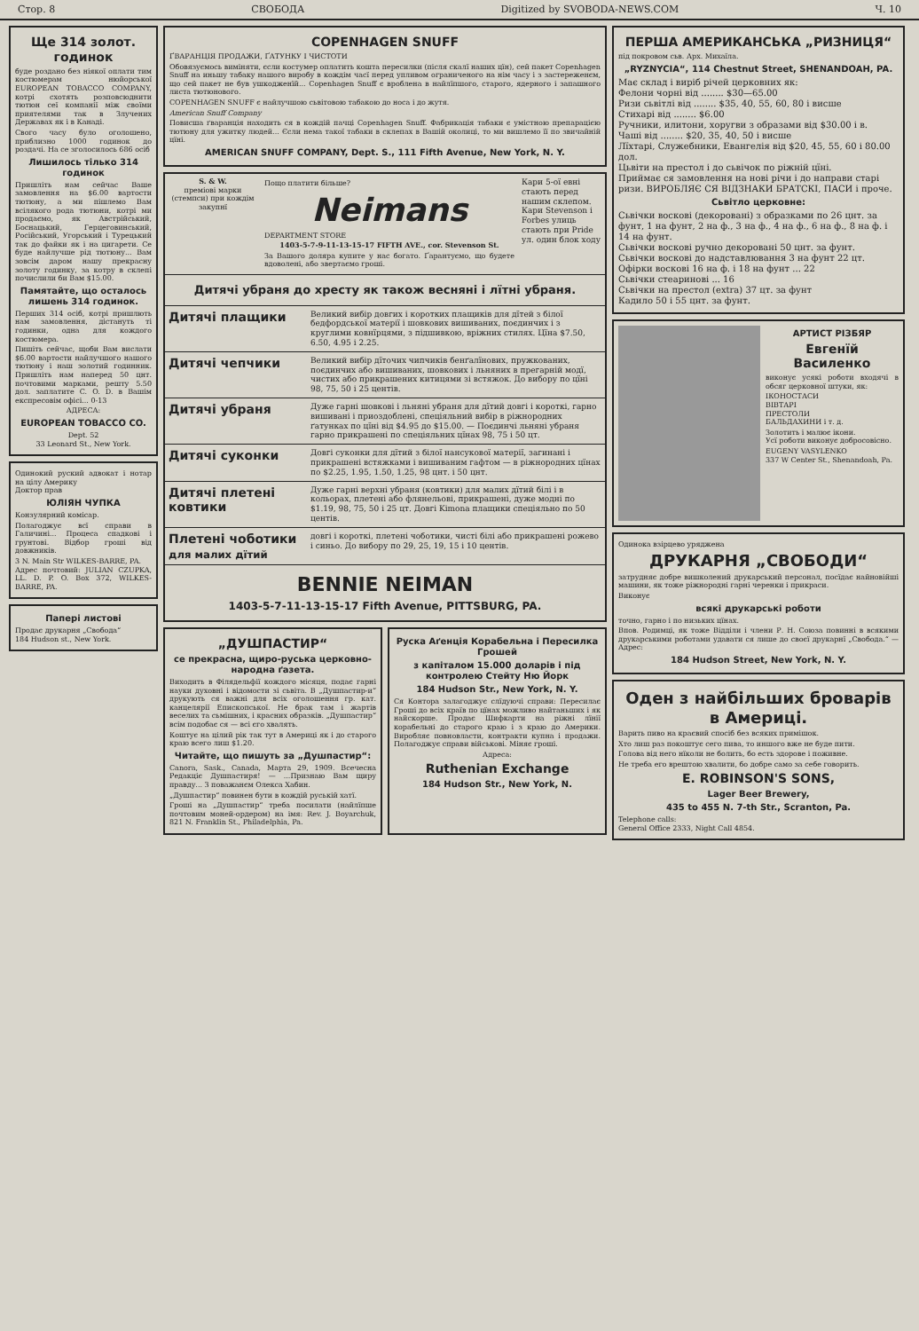Стор. 8 СВОБОДА Digitized by SVOBODA-NEWS.COM Ч. 10
Ще 314 золот. годинок
буде роздано без ніякої оплати тим костюмерам нюйорської EUROPEAN TOBACCO COMPANY, котрі схотять розповсюднити тютюн сеї компанії між своїми приятелями так в Злучених Державах як і в Канаді.
Свого часу було оголошено, приблизно 1000 годинок до роздачі. На се зголосилось 686 осіб
Лишилось тілько 314 годинок
Пришліть нам сейчас Ваше замовлення на $6.00 вартости тютюну, а ми пішлемо Вам всілякого рода тютюни, котрі ми продаємо, як Австрійський, Боснацький, Герцеговинський, Російський, Угорський і Турецький так до файки як і на цигарети. Се буде найлучше рід тютюну... Вам зовсім даром нашу прекрасну золоту годинку, за котру в склепі почислили би Вам $15.00.
Памятайте, що осталось лишень 314 годинок.
Перших 314 осіб, котрі пришлють нам замовлення, дістануть ті годинки, одна для кождого костюмера.
Пишіть сейчас, щоби Вам вислати $6.00 вартости найлучшого нашого тютюну і наш золотий годинник. Пришліть нам наперед 50 цнт. почтовими марками, решту 5.50 дол. заплатите C. O. D. в Вашім експресовім офісі... 0-13
АДРЕСА:
EUROPEAN TOBACCO CO.
Dept. 52
33 Leonard St., New York.
Одинокий руский адвокат і нотар на цілу Америку
Доктор прав
ЮЛІЯН ЧУПКА
Конзулярний комісар.
Полагоджує всї справи в Галичині... Процеса спадкові і грунтові. Відбор гроші від довжників.
3 N. Main Str WILKES-BARRE, PA.
Адрес почтовий: JULIAN CZUPKA, LL. D. P. O. Box 372, WILKES-BARRE, PA.
Папері листові
Продає друкарня „Свобода“
184 Hudson st., New York.
COPENHAGEN SNUFF
ҐВАРАНЦІЯ ПРОДАЖИ, ҐАТУНКУ І ЧИСТОТИ
Обовязуємось виміняти, єсли костумер оплатить кошта пересилки (після скалї наших цїн), сей пакет Copenhagen Snuff на иньшу табаку нашого виробу в кождім часї перед упливом ограниченого на нім часу і з застереженєм, що сей пакет не був ушкодженїй... Copenhagen Snuff є вроблена в найлїпшого, старого, ядерного і запашного листа тютюнового.
COPENHAGEN SNUFF є найлучшою сьвітовою табакою до носа і до жутя.
American Snuff Company
Повисша ґваранція находить ся в кождій пачці Copenhagen Snuff. Фабрикація табаки є умістною препарацією тютюну для ужитку людей... Єсли нема такої табаки в склепах в Вашій околиці, то ми вишлемо її по звичайній цїні.
AMERICAN SNUFF COMPANY, Dept. S., 111 Fifth Avenue, New York, N. Y.
S. & W.
преміові марки (стемпси) при кождім закупнї
Пощо платити більше?
Neimans
DEPARTMENT STORE
1403-5-7-9-11-13-15-17 FIFTH AVE., cor. Stevenson St.
За Вашого доляра купите у нас богато. Ґарантуємо, що будете вдоволені, або звертаємо гроші.
Кари 5-ої евні стають перед нашим склепом. Кари Stevenson i Forbes улиць стають при Pride ул. один блок ходу
Дитячі убраня до хресту як також весняні і лїтні убраня.
Дитячі плащики Великий вибір довгих і коротких плащиків для дїтей з білої бедфордської матерії і шовкових вишиваних, поєдинчих і з круглими ковнїрцями, з підшивкою, вріжних стилях. Цїна $7.50, 6.50, 4.95 і 2.25.
Дитячі чепчики Великий вибір дїточих чипчиків бенґалїнових, пружкованих, поєдинчих або вишиваних, шовкових і льняних в прегарній модї, чистих або прикрашених китицями зі встяжок. До вибору по цїні 98, 75, 50 і 25 центів.
Дитячі убраня Дуже гарні шовкові і льняні убраня для дїтий довгі і короткі, гарно вишивані і приоздоблені, спеціяльний вибір в ріжнородних ґатунках по цїні від $4.95 до $15.00. — Поєдинчі льняні убраня гарно прикрашені по спеціяльних цїнах 98, 75 і 50 цт.
Дитячі суконки Довгі суконки для дїтий з білої нансукової матерії, загинані і прикрашені встяжками і вишиваним гафтом — в ріжнородних цїнах по $2.25, 1.95, 1.50, 1.25, 98 цнт. і 50 цнт.
Дитячі плетені ковтики Дуже гарні верхні убраня (ковтики) для малих дїтий білі і в кольорах, плетені або флянельові, прикрашені, дуже модні по $1.19, 98, 75, 50 і 25 цт. Довгі Kimona плащики спеціяльно по 50 центів.
Плетені чоботики для малих дїтий довгі і короткі, плетені чоботики, чисті білі або прикрашені рожево і синьо. До вибору по 29, 25, 19, 15 і 10 центів.
BENNIE NEIMAN
1403-5-7-11-13-15-17 Fifth Avenue, PITTSBURG, PA.
„ДУШПАСТИР“
се прекрасна, щиро-руська церковно-народна ґазета.
Виходить в Філядельфії кождого місяця, подає гарні науки духовні і відомости зі сьвіта. В „Душпастир-и“ друкують ся важні для всіх оголошення гр. кат. канцелярії Епископської. Не брак там і жартів веселих та сьмішних, і красних образків. „Душпастир“ всім подобає ся — всі єго хвалять.
Коштує на цілий рік так тут в Америці як і до старого краю всего лиш $1.20.
Читайте, що пишуть за „Душпастир“:
Canora, Sask., Canada, Марта 29, 1909. Всечесна Редакціє Душпастиря! — ...Признаю Вам щиру правду... З поважанєм Олекса Хабин.
„Душпастир“ повинен бути в кождій руській хатї.
Гроші на „Душпастир“ треба посилати (найлїпше почтовим моней-ордером) на імя: Rev. J. Boyarchuk, 821 N. Franklin St., Philadelphia, Pa.
Руска Аґенція Корабельна і Пересилка Грошей
з капіталом 15.000 доларів і під контролею Стейту Ню Йорк
184 Hudson Str., New York, N. Y.
Ся Контора залагоджує слїдуючі справи: Пересилає Гроші до всіх країв по цїнах можливо найтаньших і як найскорше. Продає Шифкарти на ріжні лїнії корабельні до старого краю і з краю до Америки. Виробляє повновласти, контракти купна і продажи. Полагоджує справи військові. Міняє гроші.
Адреса:
Ruthenian Exchange
184 Hudson Str., New York, N.
ПЕРША АМЕРИКАНСЬКА „РИЗНИЦЯ“
під покровом сьв. Арх. Михаїла.
„RYZNYCIA“, 114 Chestnut Street, SHENANDOAH, PA.
Має склад і виріб річей церковних як:
Фелони чорні від ........ $30—65.00
Ризи сьвітлі від ........ $35, 40, 55, 60, 80 і висше
Стихарі від ........ $6.00
Ручники, илитони, хоругви з образами від $30.00 і в.
Чаші від ........ $20, 35, 40, 50 і висше
Лїхтарі, Служебники, Евангелія від $20, 45, 55, 60 і 80.00 дол.
Цьвіти на престол і до сьвічок по ріжній цїні.
Приймає ся замовлення на нові річи і до направи старі ризи. ВИРОБЛЯЄ СЯ ВІДЗНАКИ БРАТСКІ, ПАСИ і проче.
Сьвітло церковне:
Сьвічки воскові (декоровані) з образками по 26 цнт. за фунт, 1 на фунт, 2 на ф., 3 на ф., 4 на ф., 6 на ф., 8 на ф. і 14 на фунт.
Сьвічки воскові ручно декоровані 50 цнт. за фунт.
Сьвічки воскові до надставлювання 3 на фунт 22 цт.
Офірки воскові 16 на ф. і 18 на фунт ... 22
Сьвічки стеаринові ... 16
Сьвічки на престол (extra) 37 цт. за фунт
Кадило 50 і 55 цнт. за фунт.
АРТИСТ РІЗБЯР
Евгенїй Василенко
виконує усякі роботи входячі в обсяг церковної штуки, як:
ІКОНОСТАСИ
ВІВТАРІ
ПРЕСТОЛИ
БАЛЬДАХИНИ і т. д.
Золотить і малює ікони.
Усї роботи виконує добросовісно.
EUGENY VASYLENKO
337 W Center St., Shenandoah, Pa.
Одинока взірцево уряджена
ДРУКАРНЯ „СВОБОДИ“
затрудняє добре вишколений друкарський персонал, посїдає найновійші машини, як тоже ріжнородні гарні черенки і прикраси.
Виконує
всякі друкарські роботи
точно, гарно і по низьких цїнах.
Впов. Родимці, як тоже Відділи і члени Р. Н. Союза повинні в всякими друкарськими роботами удавати ся лише до своєї друкарнї „Свобода.“ — Адрес:
184 Hudson Street, New York, N. Y.
Оден з найбільших броварів в Америці.
Варить пиво на краєвий спосіб без всяких примішок.
Хто лиш раз покоштує сего пива, то иншого вже не буде пити.
Голова від него нїколи не болить, бо есть здорове і поживне.
Не треба его вреш­тою хвалити, бо добре само за себе говорить.
E. ROBINSON'S SONS,
Lager Beer Brewery,
435 to 455 N. 7-th Str., Scranton, Pa.
Telephone calls:
General Office 2333, Night Call 4854.